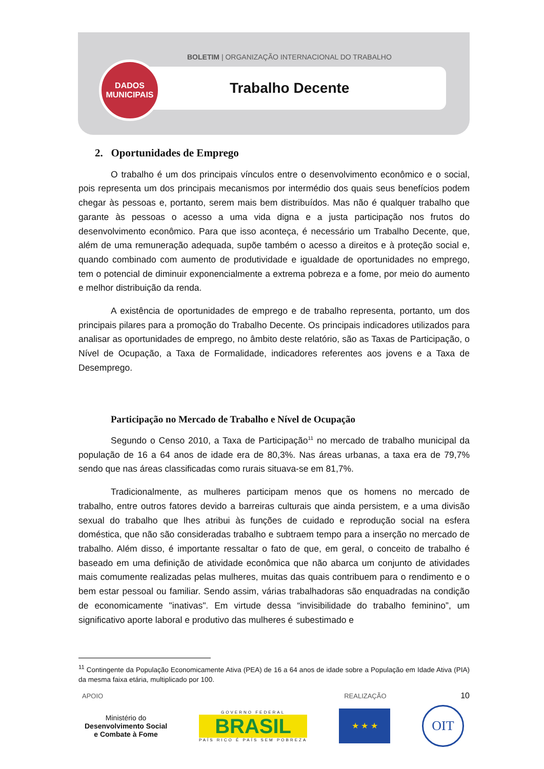BOLETIM | ORGANIZAÇÃO INTERNACIONAL DO TRABALHO
DADOS
MUNICIPAIS
Trabalho Decente
2. Oportunidades de Emprego
O trabalho é um dos principais vínculos entre o desenvolvimento econômico e o social, pois representa um dos principais mecanismos por intermédio dos quais seus benefícios podem chegar às pessoas e, portanto, serem mais bem distribuídos. Mas não é qualquer trabalho que garante às pessoas o acesso a uma vida digna e a justa participação nos frutos do desenvolvimento econômico. Para que isso aconteça, é necessário um Trabalho Decente, que, além de uma remuneração adequada, supõe também o acesso a direitos e à proteção social e, quando combinado com aumento de produtividade e igualdade de oportunidades no emprego, tem o potencial de diminuir exponencialmente a extrema pobreza e a fome, por meio do aumento e melhor distribuição da renda.
A existência de oportunidades de emprego e de trabalho representa, portanto, um dos principais pilares para a promoção do Trabalho Decente. Os principais indicadores utilizados para analisar as oportunidades de emprego, no âmbito deste relatório, são as Taxas de Participação, o Nível de Ocupação, a Taxa de Formalidade, indicadores referentes aos jovens e a Taxa de Desemprego.
Participação no Mercado de Trabalho e Nível de Ocupação
Segundo o Censo 2010, a Taxa de Participação<sup>11</sup> no mercado de trabalho municipal da população de 16 a 64 anos de idade era de 80,3%. Nas áreas urbanas, a taxa era de 79,7% sendo que nas áreas classificadas como rurais situava-se em 81,7%.
Tradicionalmente, as mulheres participam menos que os homens no mercado de trabalho, entre outros fatores devido a barreiras culturais que ainda persistem, e a uma divisão sexual do trabalho que lhes atribui às funções de cuidado e reprodução social na esfera doméstica, que não são consideradas trabalho e subtraem tempo para a inserção no mercado de trabalho. Além disso, é importante ressaltar o fato de que, em geral, o conceito de trabalho é baseado em uma definição de atividade econômica que não abarca um conjunto de atividades mais comumente realizadas pelas mulheres, muitas das quais contribuem para o rendimento e o bem estar pessoal ou familiar. Sendo assim, várias trabalhadoras são enquadradas na condição de economicamente "inativas". Em virtude dessa “invisibilidade do trabalho feminino”, um significativo aporte laboral e produtivo das mulheres é subestimado e
<sup>11</sup> Contingente da População Economicamente Ativa (PEA) de 16 a 64 anos de idade sobre a População em Idade Ativa (PIA) da mesma faixa etária, multiplicado por 100.
10
APOIO REALIZAÇÃO
Ministério do
Desenvolvimento Social
e Combate à Fome
GOVERNO FEDERAL
BRASIL
PAÍS RICO É PAÍS SEM POBREZA
★ ★ ★
OIT